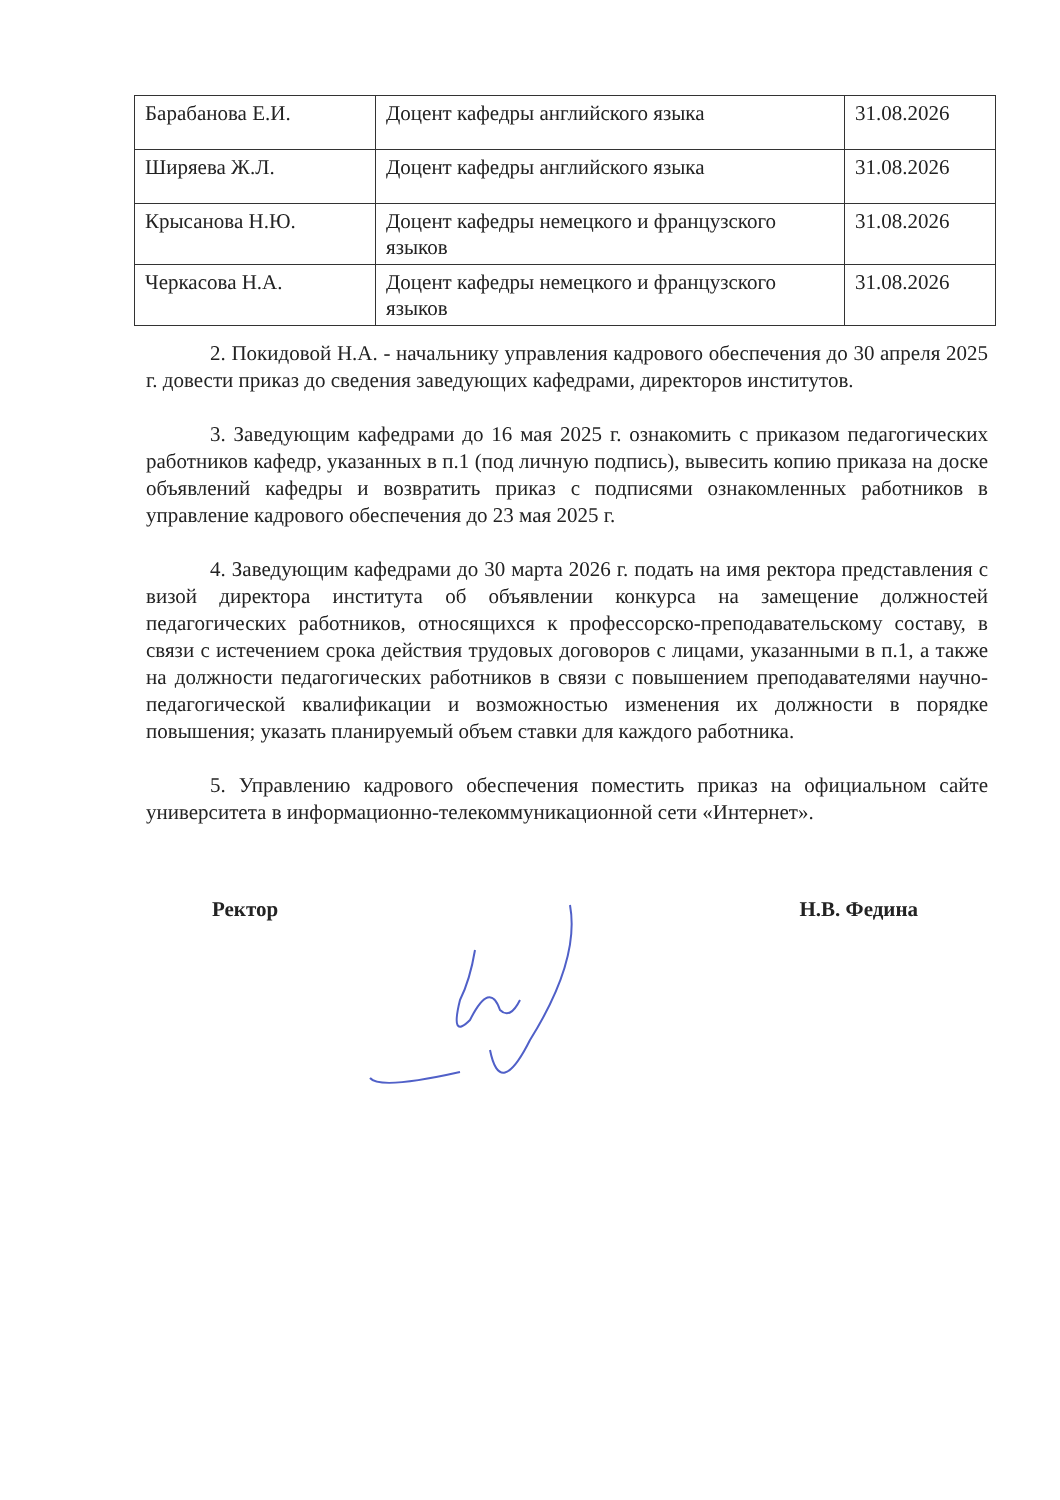| Барабанова Е.И. | Доцент кафедры английского языка | 31.08.2026 |
| Ширяева Ж.Л. | Доцент кафедры английского языка | 31.08.2026 |
| Крысанова Н.Ю. | Доцент кафедры немецкого и французского языков | 31.08.2026 |
| Черкасова Н.А. | Доцент кафедры немецкого и французского языков | 31.08.2026 |
2. Покидовой Н.А. - начальнику управления кадрового обеспечения до 30 апреля 2025 г. довести приказ до сведения заведующих кафедрами, директоров институтов.
3. Заведующим кафедрами до 16 мая 2025 г. ознакомить с приказом педагогических работников кафедр, указанных в п.1 (под личную подпись), вывесить копию приказа на доске объявлений кафедры и возвратить приказ с подписями ознакомленных работников в управление кадрового обеспечения до 23 мая 2025 г.
4. Заведующим кафедрами до 30 марта 2026 г. подать на имя ректора представления с визой директора института об объявлении конкурса на замещение должностей педагогических работников, относящихся к профессорско-преподавательскому составу, в связи с истечением срока действия трудовых договоров с лицами, указанными в п.1, а также на должности педагогических работников в связи с повышением преподавателями научно-педагогической квалификации и возможностью изменения их должности в порядке повышения; указать планируемый объем ставки для каждого работника.
5. Управлению кадрового обеспечения поместить приказ на официальном сайте университета в информационно-телекоммуникационной сети «Интернет».
Ректор Н.В. Федина